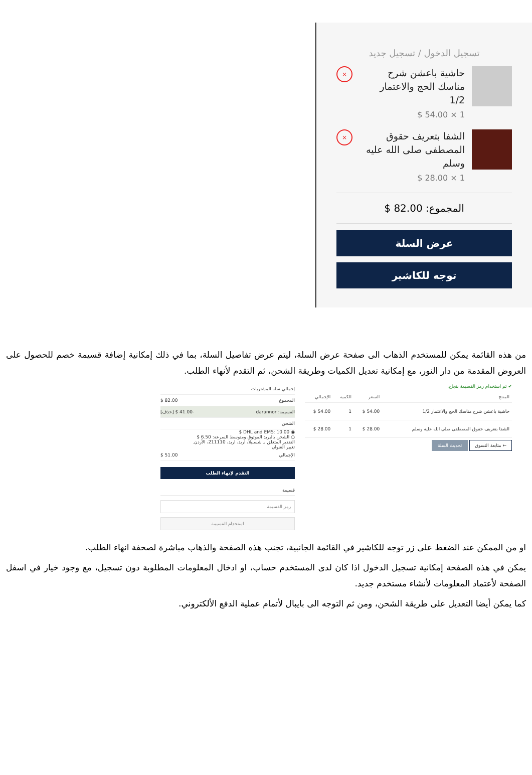تسجيل الدخول / تسجيل جديد
حاشية باعشن شرح مناسك الحج والاعتمار 1/2
1 × 54.00 $
×
الشفا بتعريف حقوق المصطفى صلى الله عليه وسلم
1 × 28.00 $
×
المجموع: 82.00 $
عرض السلة
توجه للكاشير
من هذه القائمة يمكن للمستخدم الذهاب الى صفحة عرض السلة، ليتم عرض تفاصيل السلة، بما في ذلك إمكانية إضافة قسيمة خصم للحصول على العروض المقدمة من دار النور، مع إمكانية تعديل الكميات وطريقة الشحن، ثم التقدم لأنهاء الطلب.
✔ تم استخدام رمز القسيمة بنجاح.
| المنتج | السعر | الكمية | الإجمالي |
| --- | --- | --- | --- |
| حاشية باعشن شرح مناسك الحج والاعتمار 1/2 | 54.00 $ | 1 | 54.00 $ |
| الشفا بتعريف حقوق المصطفى صلى الله عليه وسلم | 28.00 $ | 1 | 28.00 $ |
← متابعة التسوق تحديث السلة
إجمالي سلة المشتريات
المجموع 82.00 $
القسيمة: darannor -41.00 $ [حذف]
الشحن
◉ DHL and EMS: 10.00 $
○ الشحن بالبريد الموثوق ومتوسط السرعة: 6.50 $
التقدير المتعلق بـ شسبيلا، اربد، اربد، 211110، الأردن.
تغيير العنوان
الإجمالي 51.00 $
التقدم لإنهاء الطلب
قسيمة
رمز القسيمة
استخدام القسيمة
او من الممكن عند الضغط على زر توجه للكاشير في القائمة الجانبية، تجنب هذه الصفحة والذهاب مباشرة لصحفة انهاء الطلب.
يمكن في هذه الصفحة إمكانية تسجيل الدخول اذا كان لدى المستخدم حساب، او ادخال المعلومات المطلوبة دون تسجيل، مع وجود خيار في اسفل الصفحة لأعتماد المعلومات لأنشاء مستخدم جديد.
كما يمكن أيضا التعديل على طريقة الشحن، ومن ثم التوجه الى بايبال لأتمام عملية الدفع الألكتروني.